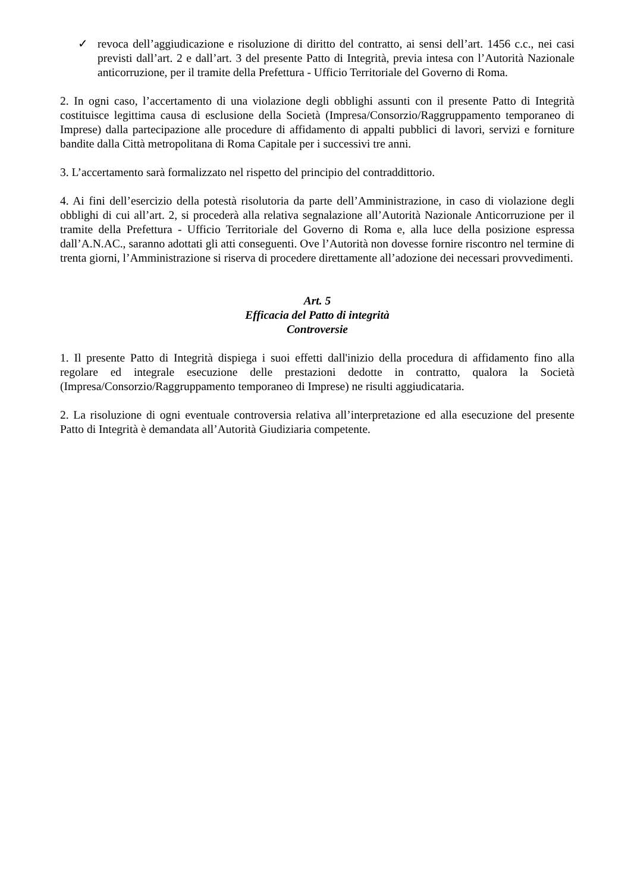✓ revoca dell’aggiudicazione e risoluzione di diritto del contratto, ai sensi dell’art. 1456 c.c., nei casi previsti dall’art. 2 e dall’art. 3 del presente Patto di Integrità, previa intesa con l’Autorità Nazionale anticorruzione, per il tramite della Prefettura - Ufficio Territoriale del Governo di Roma.
2. In ogni caso, l’accertamento di una violazione degli obblighi assunti con il presente Patto di Integrità costituisce legittima causa di esclusione della Società (Impresa/Consorzio/Raggruppamento temporaneo di Imprese) dalla partecipazione alle procedure di affidamento di appalti pubblici di lavori, servizi e forniture bandite dalla Città metropolitana di Roma Capitale per i successivi tre anni.
3. L’accertamento sarà formalizzato nel rispetto del principio del contraddittorio.
4. Ai fini dell’esercizio della potestà risolutoria da parte dell’Amministrazione, in caso di violazione degli obblighi di cui all’art. 2, si procederà alla relativa segnalazione all’Autorità Nazionale Anticorruzione per il tramite della Prefettura - Ufficio Territoriale del Governo di Roma e, alla luce della posizione espressa dall’A.N.AC., saranno adottati gli atti conseguenti. Ove l’Autorità non dovesse fornire riscontro nel termine di trenta giorni, l’Amministrazione si riserva di procedere direttamente all’adozione dei necessari provvedimenti.
Art. 5
Efficacia del Patto di integrità
Controversie
1. Il presente Patto di Integrità dispiega i suoi effetti dall'inizio della procedura di affidamento fino alla regolare ed integrale esecuzione delle prestazioni dedotte in contratto, qualora la Società (Impresa/Consorzio/Raggruppamento temporaneo di Imprese) ne risulti aggiudicataria.
2. La risoluzione di ogni eventuale controversia relativa all’interpretazione ed alla esecuzione del presente Patto di Integrità è demandata all’Autorità Giudiziaria competente.